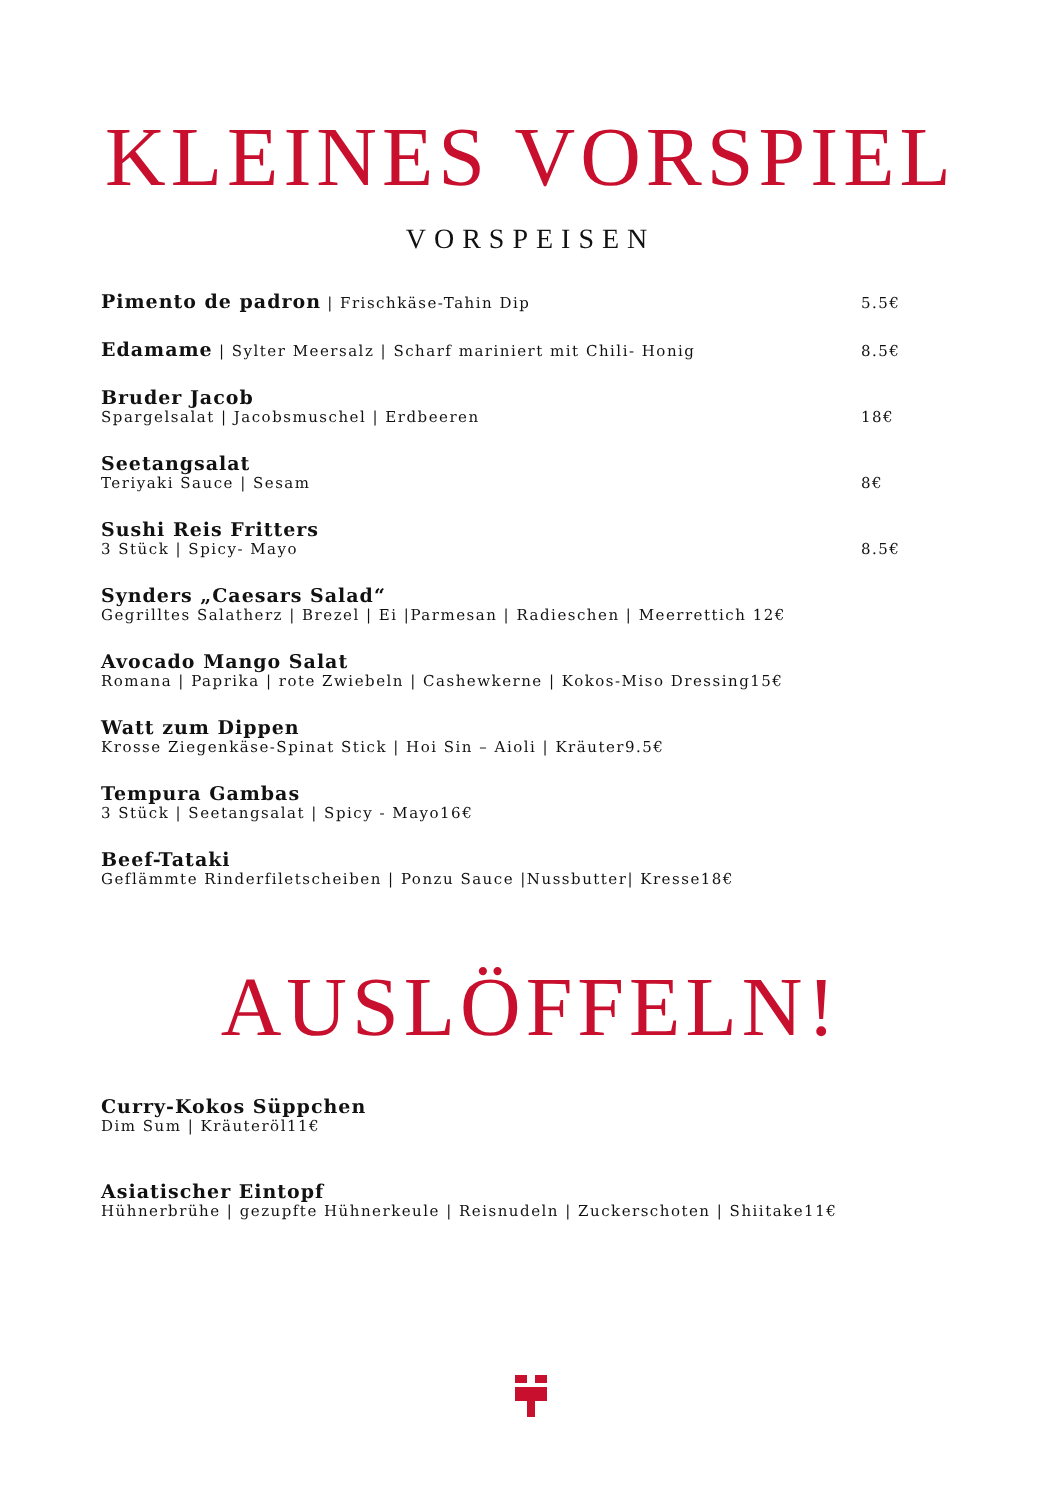KLEINES VORSPIEL
VORSPEISEN
Pimento de padron | Frischkäse-Tahin Dip
5.5€
Edamame | Sylter Meersalz | Scharf mariniert mit Chili- Honig
8.5€
Bruder Jacob
Spargelsalat | Jacobsmuschel | Erdbeeren
18€
Seetangsalat
Teriyaki Sauce | Sesam
8€
Sushi Reis Fritters
3 Stück | Spicy- Mayo
8.5€
Synders „Caesars Salad“
Gegrilltes Salatherz | Brezel | Ei |Parmesan | Radieschen | Meerrettich 12€
Avocado Mango Salat
Romana | Paprika | rote Zwiebeln | Cashewkerne | Kokos-Miso Dressing15€
Watt zum Dippen
Krosse Ziegenkäse-Spinat Stick | Hoi Sin – Aioli | Kräuter9.5€
Tempura Gambas
3 Stück | Seetangsalat | Spicy - Mayo16€
Beef-Tataki
Geflämmte Rinderfiletscheiben | Ponzu Sauce |Nussbutter| Kresse18€
AUSLÖFFELN!
Curry-Kokos Süppchen
Dim Sum | Kräuteröl11€
Asiatischer Eintopf
Hühnerbrühe | gezupfte Hühnerkeule | Reisnudeln | Zuckerschoten | Shiitake11€